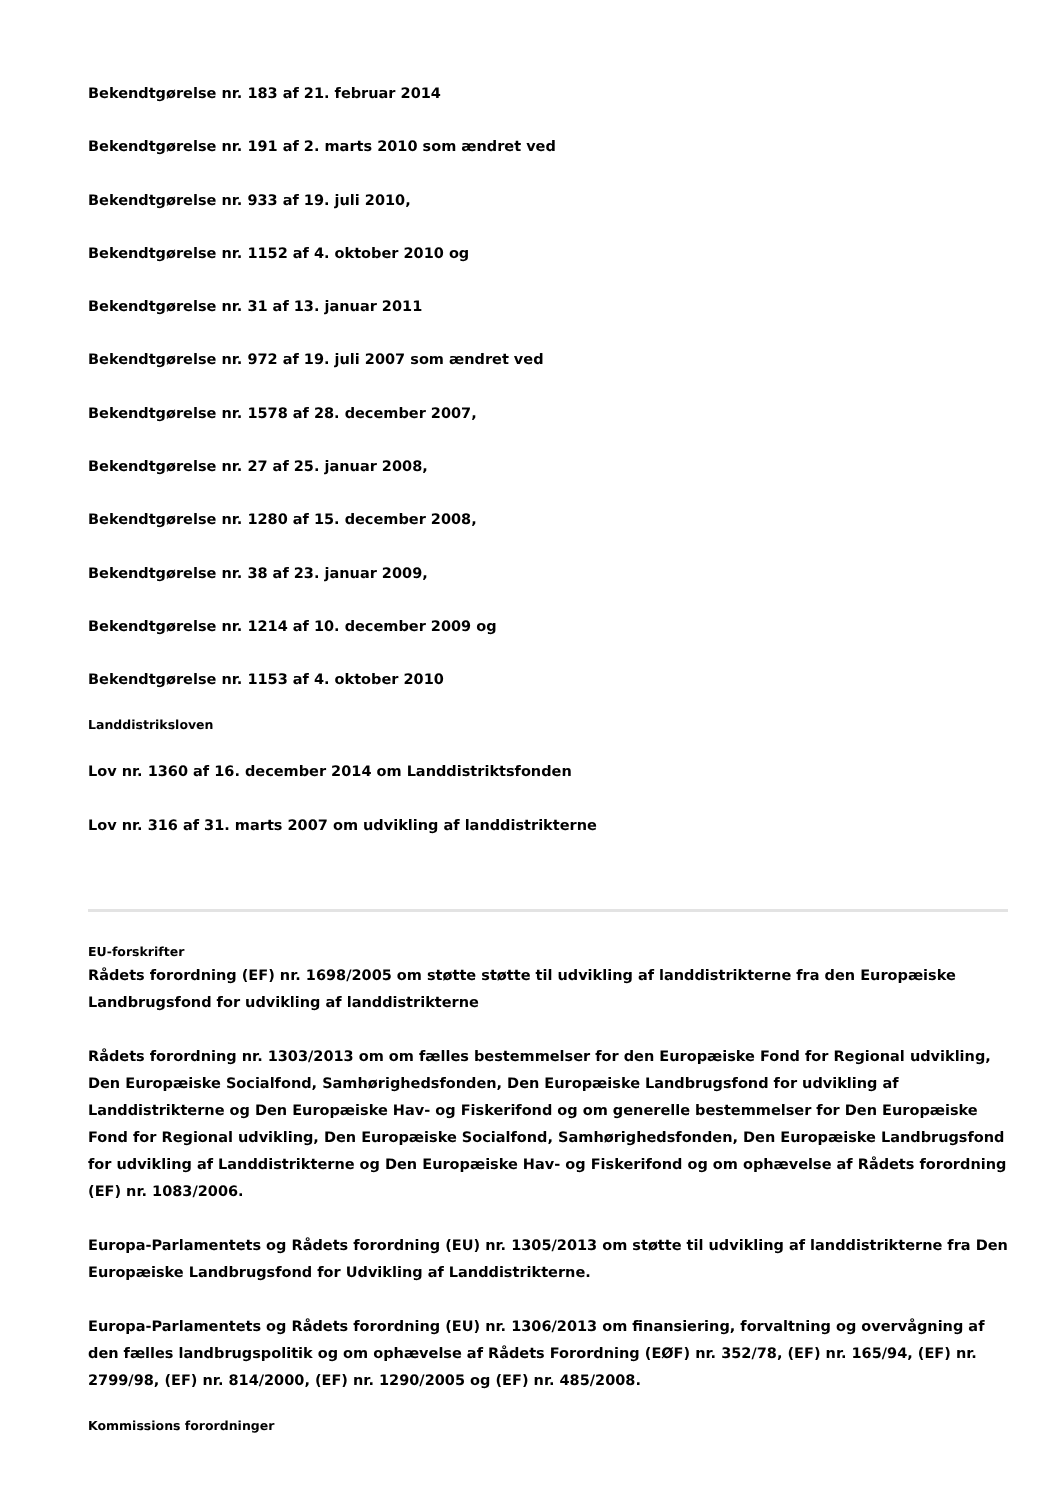Bekendtgørelse nr. 183 af 21. februar 2014
Bekendtgørelse nr. 191 af 2. marts 2010 som ændret ved
Bekendtgørelse nr. 933 af 19. juli 2010,
Bekendtgørelse nr. 1152 af 4. oktober 2010 og
Bekendtgørelse nr. 31 af 13. januar 2011
Bekendtgørelse nr. 972 af 19. juli 2007 som ændret ved
Bekendtgørelse nr. 1578 af 28. december 2007,
Bekendtgørelse nr. 27 af 25. januar 2008,
Bekendtgørelse nr. 1280 af 15. december 2008,
Bekendtgørelse nr. 38 af 23. januar 2009,
Bekendtgørelse nr. 1214 af 10. december 2009 og
Bekendtgørelse nr. 1153 af 4. oktober 2010
Landdistriksloven
Lov nr. 1360 af 16. december 2014 om Landdistriktsfonden
Lov nr. 316 af 31. marts 2007 om udvikling af landdistrikterne
EU-forskrifter
Rådets forordning (EF) nr. 1698/2005 om støtte støtte til udvikling af landdistrikterne fra den Europæiske Landbrugsfond for udvikling af landdistrikterne
Rådets forordning nr. 1303/2013 om om fælles bestemmelser for den Europæiske Fond for Regional udvikling, Den Europæiske Socialfond, Samhørighedsfonden, Den Europæiske Landbrugsfond for udvikling af Landdistrikterne og Den Europæiske Hav- og Fiskerifond og om generelle bestemmelser for Den Europæiske Fond for Regional udvikling, Den Europæiske Socialfond, Samhørighedsfonden, Den Europæiske Landbrugsfond for udvikling af Landdistrikterne og Den Europæiske Hav- og Fiskerifond og om ophævelse af Rådets forordning (EF) nr. 1083/2006.
Europa-Parlamentets og Rådets forordning (EU) nr. 1305/2013 om støtte til udvikling af landdistrikterne fra Den Europæiske Landbrugsfond for Udvikling af Landdistrikterne.
Europa-Parlamentets og Rådets forordning (EU) nr. 1306/2013 om finansiering, forvaltning og overvågning af den fælles landbrugspolitik og om ophævelse af Rådets Forordning (EØF) nr. 352/78, (EF) nr. 165/94, (EF) nr. 2799/98, (EF) nr. 814/2000, (EF) nr. 1290/2005 og (EF) nr. 485/2008.
Kommissions forordninger